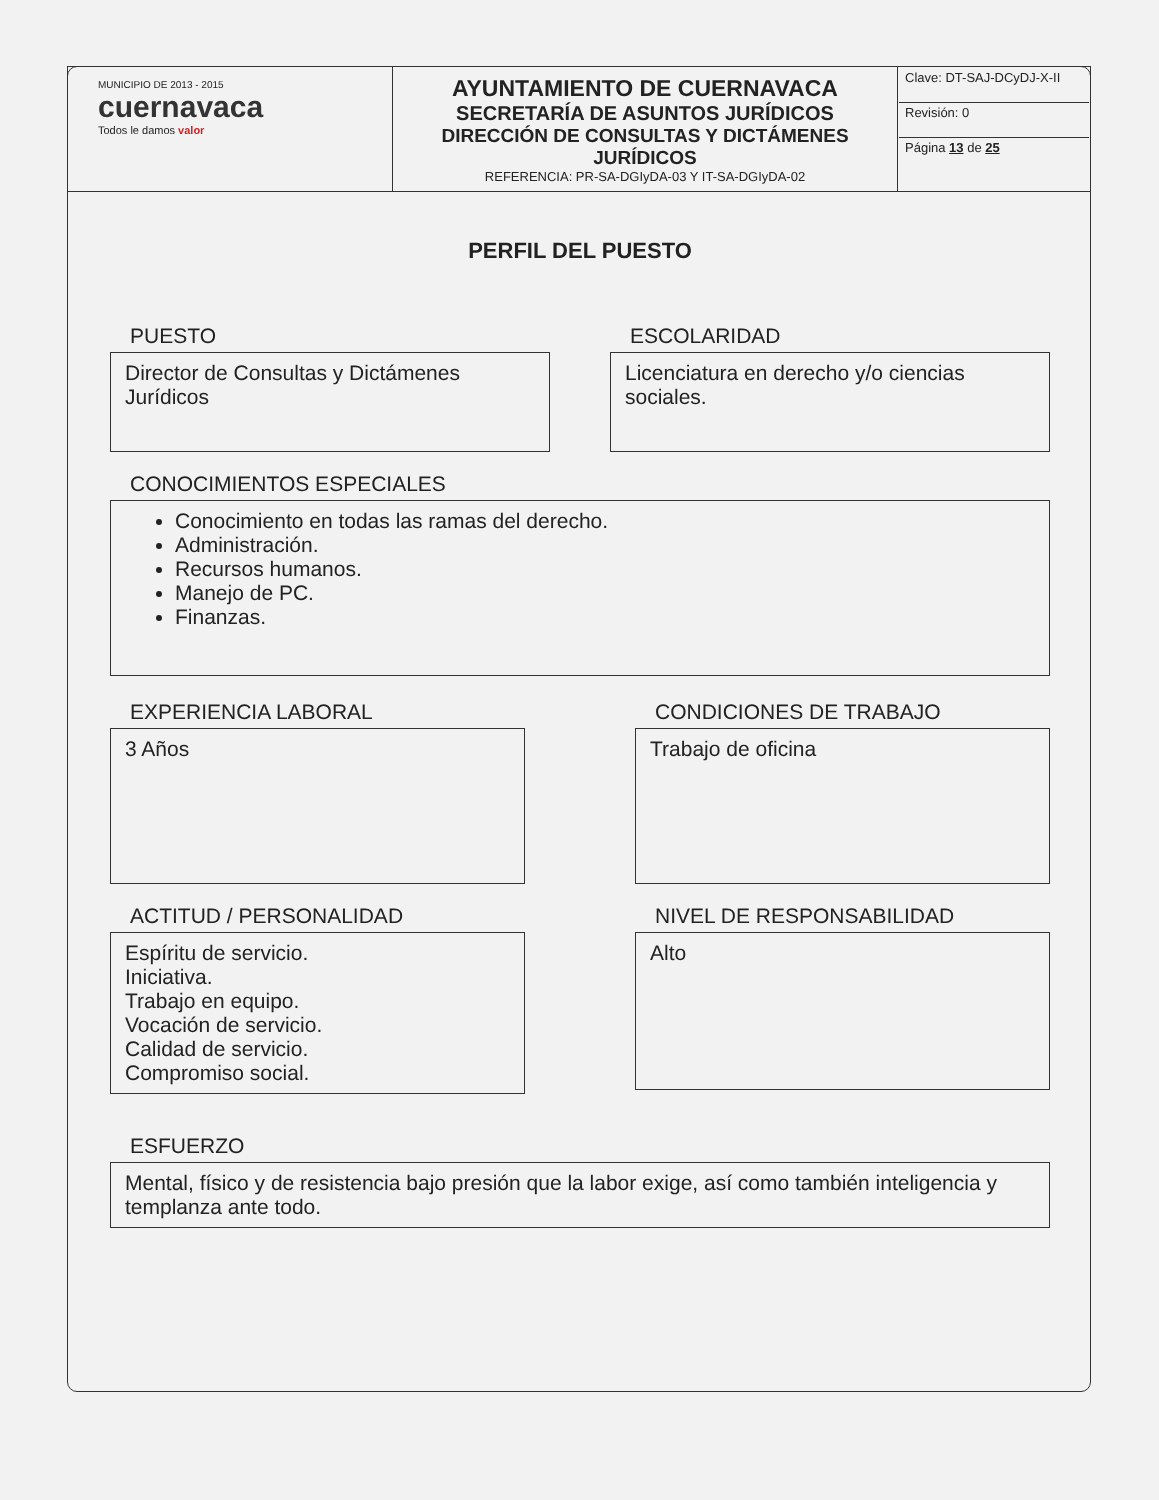| MUNICIPIO DE 2013 - 2015 cuernavaca Todos le damos valor | AYUNTAMIENTO DE CUERNAVACA SECRETARÍA DE ASUNTOS JURÍDICOS DIRECCIÓN DE CONSULTAS Y DICTÁMENES JURÍDICOS REFERENCIA: PR-SA-DGIyDA-03 Y IT-SA-DGIyDA-02 | Clave: DT-SAJ-DCyDJ-X-II Revisión: 0 Página 13 de 25 |
PERFIL DEL PUESTO
PUESTO
Director de Consultas y Dictámenes Jurídicos
ESCOLARIDAD
Licenciatura en derecho y/o ciencias sociales.
CONOCIMIENTOS ESPECIALES
Conocimiento en todas las ramas del derecho.
Administración.
Recursos humanos.
Manejo de PC.
Finanzas.
EXPERIENCIA LABORAL
3 Años
CONDICIONES DE TRABAJO
Trabajo de oficina
ACTITUD / PERSONALIDAD
Espíritu de servicio.
Iniciativa.
Trabajo en equipo.
Vocación de servicio.
Calidad de servicio.
Compromiso social.
NIVEL DE RESPONSABILIDAD
Alto
ESFUERZO
Mental, físico y de resistencia bajo presión que la labor exige, así como también inteligencia y templanza ante todo.